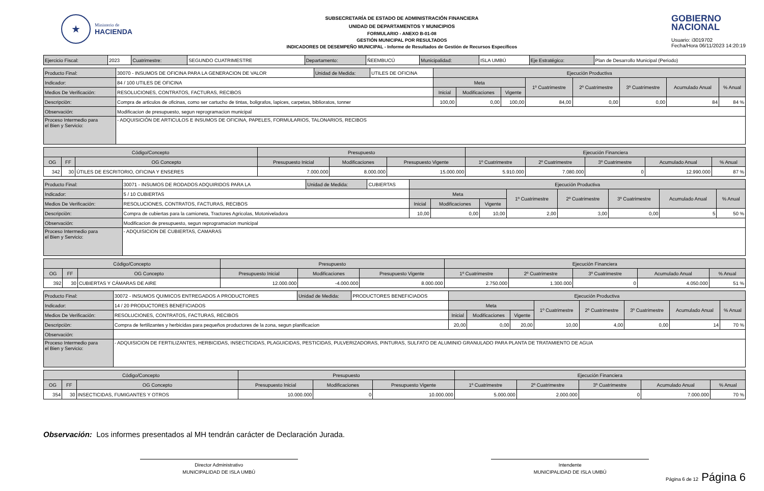★
Ministerio de
HACIENDA
SUBSECRETARÍA DE ESTADO DE ADMINISTRACIÓN FINANCIERA
UNIDAD DE DEPARTAMENTOS Y MUNICIPIOS
FORMULARIO - ANEXO B-01-08
GESTIÓN MUNICIPAL POR RESULTADOS
INDICADORES DE DESEMPEÑO MUNICIPAL - Informe de Resultados de Gestión de Recursos Específicos
GOBIERNO
NACIONAL
Usuario: i3019702
Fecha/Hora 06/11/2023 14:20:19
| Ejercicio Fiscal: | 2023 | Cuatrimestre: | SEGUNDO CUATRIMESTRE | Departamento: | ÑEEMBUCÚ | Municipalidad: | ISLA UMBÚ | Eje Estratégico: | Plan de Desarrollo Municipal (Periodo) |
| Producto Final: | 30070 - INSUMOS DE OFICINA PARA LA GENERACION DE VALOR | Unidad de Medida: | UTILES DE OFICINA | Ejecución Productiva | | | | | | | |
| Indicador: | 84 / 100 UTILES DE OFICINA | | | Meta | | | 1º Cuatrimestre | 2º Cuatrimestre | 3º Cuatrimestre | Acumulado Anual | % Anual |
| Medios De Verificación: | RESOLUCIONES, CONTRATOS, FACTURAS, RECIBOS | | | Inicial | Modificaciones | Vigente | | | | | |
| Descripciòn: | Compra de articulos de oficinas, como ser cartucho de tintas, boligrafos, lapices, carpetas, biblioratos, tonner | | | 100,00 | 0,00 | 100,00 | 84,00 | 0,00 | 0,00 | 84 | 84 % |
| Observación: | Modificacion de presupuesto, segun reprogramacion municipal | | | | | | | | | | |
| Proceso Intermedio para el Bien y Servicio: | - ADQUISICIÓN DE ARTICULOS E INSUMOS DE OFICINA, PAPELES, FORMULARIOS, TALONARIOS, RECIBOS | | | | | | | | | | |
| Código/Concepto | | | Presupuesto | | | Ejecución Financiera | | | | |
| --- | --- | --- | --- | --- | --- | --- | --- | --- | --- | --- |
| OG | FF | OG Concepto | Presupuesto Inicial | Modificaciones | Presupuesto Vigente | 1º Cuatrimestre | 2º Cuatrimestre | 3º Cuatrimestre | Acumulado Anual | % Anual |
| 342 | 30 | ÚTILES DE ESCRITORIO, OFICINA Y ENSERES | 7.000.000 | 8.000.000 | 15.000.000 | 5.910.000 | 7.080.000 | 0 | 12.990.000 | 87 % |
| Producto Final: | 30071 - INSUMOS DE RODADOS ADQUIRIDOS PARA LA | Unidad de Medida: | CUBIERTAS | Ejecución Productiva | | | | | | | |
| Indicador: | 5 / 10 CUBIERTAS | | | Meta | | | 1º Cuatrimestre | 2º Cuatrimestre | 3º Cuatrimestre | Acumulado Anual | % Anual |
| Medios De Verificación: | RESOLUCIONES, CONTRATOS, FACTURAS, RECIBOS | | | Inicial | Modificaciones | Vigente | | | | | |
| Descripciòn: | Compra de cubiertas para la camioneta, Tractores Agricolas, Motoniveladora | | | 10,00 | 0,00 | 10,00 | 2,00 | 3,00 | 0,00 | 5 | 50 % |
| Observación: | Modificacion de presupuesto, segun reprogramacion municipal | | | | | | | | | | |
| Proceso Intermedio para el Bien y Servicio: | - ADQUISICION DE CUBIERTAS, CAMARAS | | | | | | | | | | |
| Código/Concepto | | | Presupuesto | | | Ejecución Financiera | | | | |
| --- | --- | --- | --- | --- | --- | --- | --- | --- | --- | --- |
| OG | FF | OG Concepto | Presupuesto Inicial | Modificaciones | Presupuesto Vigente | 1º Cuatrimestre | 2º Cuatrimestre | 3º Cuatrimestre | Acumulado Anual | % Anual |
| 392 | 30 | CUBIERTAS Y CÁMARAS DE AIRE | 12.000.000 | -4.000.000 | 8.000.000 | 2.750.000 | 1.300.000 | 0 | 4.050.000 | 51 % |
| Producto Final: | 30072 - INSUMOS QUIMICOS ENTREGADOS A PRODUCTORES | Unidad de Medida: | PRODUCTORES BENEFICIADOS | Ejecución Productiva | | | | | | | |
| Indicador: | 14 / 20 PRODUCTORES BENEFICIADOS | | | Meta | | | 1º Cuatrimestre | 2º Cuatrimestre | 3º Cuatrimestre | Acumulado Anual | % Anual |
| Medios De Verificación: | RESOLUCIONES, CONTRATOS, FACTURAS, RECIBOS | | | Inicial | Modificaciones | Vigente | | | | | |
| Descripciòn: | Compra de fertilizantes y herbicidas para pequeños productores de la zona, segun planificacion | | | 20,00 | 0,00 | 20,00 | 10,00 | 4,00 | 0,00 | 14 | 70 % |
| Observación: | | | | | | | | | | | |
| Proceso Intermedio para el Bien y Servicio: | - ADQUISICION DE FERTILIZANTES, HERBICIDAS, INSECTICIDAS, PLAGUICIDAS, PESTICIDAS, PULVERIZADORAS, PINTURAS, SULFATO DE ALUMINIO GRANULADO PARA PLANTA DE TRATAMIENTO DE AGUA | | | | | | | | | | |
| Código/Concepto | | | Presupuesto | | | Ejecución Financiera | | | | |
| --- | --- | --- | --- | --- | --- | --- | --- | --- | --- | --- |
| OG | FF | OG Concepto | Presupuesto Inicial | Modificaciones | Presupuesto Vigente | 1º Cuatrimestre | 2º Cuatrimestre | 3º Cuatrimestre | Acumulado Anual | % Anual |
| 354 | 30 | INSECTICIDAS, FUMIGANTES Y OTROS | 10.000.000 | 0 | 10.000.000 | 5.000.000 | 2.000.000 | 0 | 7.000.000 | 70 % |
Observación: Los informes presentados al MH tendrán carácter de Declaración Jurada.
Director Administrativo
MUNICIPALIDAD DE ISLA UMBÚ
Intendente
MUNICIPALIDAD DE ISLA UMBÚ
Página 6 de 12 Página 6